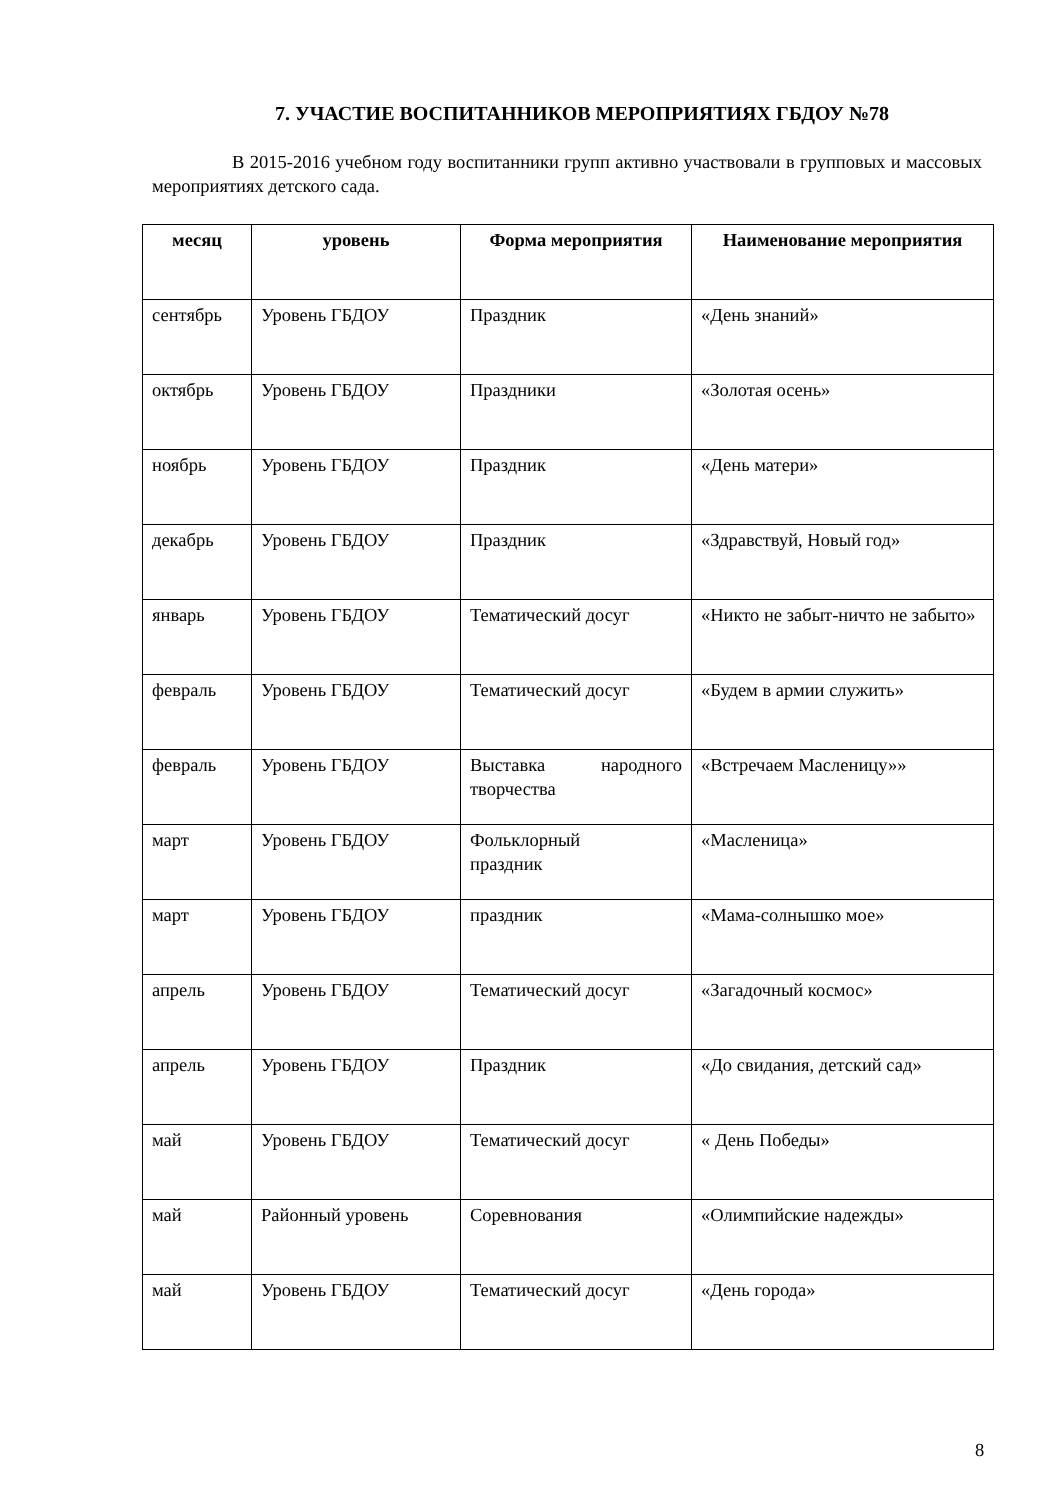7. УЧАСТИЕ ВОСПИТАННИКОВ МЕРОПРИЯТИЯХ ГБДОУ №78
В 2015-2016 учебном году воспитанники групп активно участвовали в групповых и массовых мероприятиях детского сада.
| месяц | уровень | Форма мероприятия | Наименование мероприятия |
| --- | --- | --- | --- |
| сентябрь | Уровень ГБДОУ | Праздник | «День знаний» |
| октябрь | Уровень ГБДОУ | Праздники | «Золотая осень» |
| ноябрь | Уровень ГБДОУ | Праздник | «День матери» |
| декабрь | Уровень ГБДОУ | Праздник | «Здравствуй, Новый год» |
| январь | Уровень ГБДОУ | Тематический досуг | «Никто не забыт-ничто не забыто» |
| февраль | Уровень ГБДОУ | Тематический досуг | «Будем в армии служить» |
| февраль | Уровень ГБДОУ | Выставка народного творчества | «Встречаем Масленицу»» |
| март | Уровень ГБДОУ | Фольклорный праздник | «Масленица» |
| март | Уровень ГБДОУ | праздник | «Мама-солнышко мое» |
| апрель | Уровень ГБДОУ | Тематический досуг | «Загадочный космос» |
| апрель | Уровень ГБДОУ | Праздник | «До свидания, детский сад» |
| май | Уровень ГБДОУ | Тематический досуг | « День Победы» |
| май | Районный уровень | Соревнования | «Олимпийские надежды» |
| май | Уровень ГБДОУ | Тематический досуг | «День города» |
8